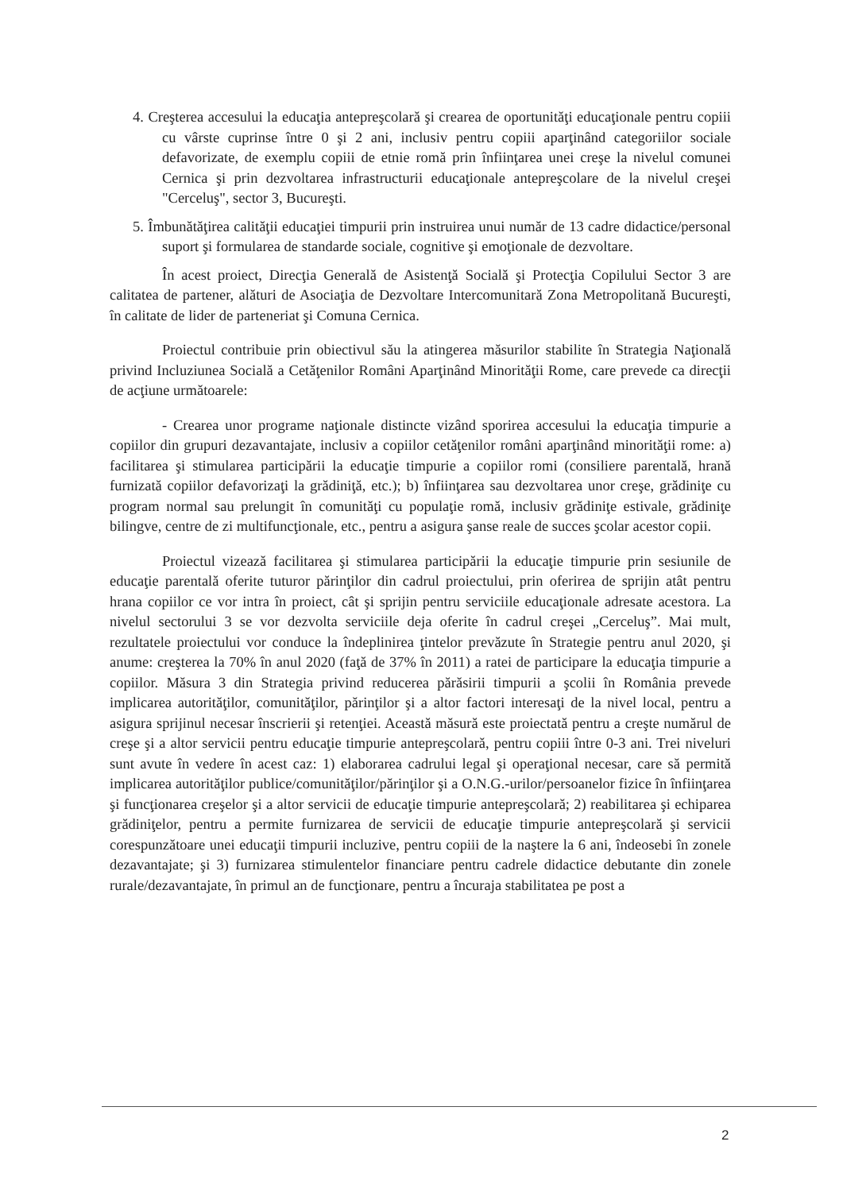4. Creşterea accesului la educaţia antepreşcolară şi crearea de oportunităţi educaţionale pentru copiii cu vârste cuprinse între 0 şi 2 ani, inclusiv pentru copiii aparţinând categoriilor sociale defavorizate, de exemplu copiii de etnie romă prin înfiinţarea unei creşe la nivelul comunei Cernica şi prin dezvoltarea infrastructurii educaţionale antepreşcolare de la nivelul creşei "Cerceluş", sector 3, Bucureşti.
5. Îmbunătăţirea calităţii educaţiei timpurii prin instruirea unui număr de 13 cadre didactice/personal suport şi formularea de standarde sociale, cognitive şi emoţionale de dezvoltare.
În acest proiect, Direcţia Generală de Asistenţă Socială şi Protecţia Copilului Sector 3 are calitatea de partener, alături de Asociaţia de Dezvoltare Intercomunitară Zona Metropolitană Bucureşti, în calitate de lider de parteneriat şi Comuna Cernica.
Proiectul contribuie prin obiectivul său la atingerea măsurilor stabilite în Strategia Naţională privind Incluziunea Socială a Cetăţenilor Români Aparţinând Minorităţii Rome, care prevede ca direcţii de acţiune următoarele:
- Crearea unor programe naţionale distincte vizând sporirea accesului la educaţia timpurie a copiilor din grupuri dezavantajate, inclusiv a copiilor cetăţenilor români aparţinând minorităţii rome: a) facilitarea şi stimularea participării la educaţie timpurie a copiilor romi (consiliere parentală, hrană furnizată copiilor defavorizaţi la grădiniţă, etc.); b) înfiinţarea sau dezvoltarea unor creşe, grădiniţe cu program normal sau prelungit în comunităţi cu populaţie romă, inclusiv grădiniţe estivale, grădiniţe bilingve, centre de zi multifuncţionale, etc., pentru a asigura şanse reale de succes şcolar acestor copii.
Proiectul vizează facilitarea şi stimularea participării la educaţie timpurie prin sesiunile de educaţie parentală oferite tuturor părinţilor din cadrul proiectului, prin oferirea de sprijin atât pentru hrana copiilor ce vor intra în proiect, cât şi sprijin pentru serviciile educaţionale adresate acestora. La nivelul sectorului 3 se vor dezvolta serviciile deja oferite în cadrul creşei „Cerceluş”. Mai mult, rezultatele proiectului vor conduce la îndeplinirea ţintelor prevăzute în Strategie pentru anul 2020, şi anume: creşterea la 70% în anul 2020 (faţă de 37% în 2011) a ratei de participare la educaţia timpurie a copiilor. Măsura 3 din Strategia privind reducerea părăsirii timpurii a şcolii în România prevede implicarea autorităţilor, comunităţilor, părinţilor şi a altor factori interesaţi de la nivel local, pentru a asigura sprijinul necesar înscrierii şi retenţiei. Această măsură este proiectată pentru a creşte numărul de creşe şi a altor servicii pentru educaţie timpurie antepreşcolară, pentru copiii între 0-3 ani. Trei niveluri sunt avute în vedere în acest caz: 1) elaborarea cadrului legal şi operaţional necesar, care să permită implicarea autorităţilor publice/comunităţilor/părinţilor şi a O.N.G.-urilor/persoanelor fizice în înfiinţarea şi funcţionarea creşelor şi a altor servicii de educaţie timpurie antepreşcolară; 2) reabilitarea şi echiparea grădiniţelor, pentru a permite furnizarea de servicii de educaţie timpurie antepreşcolară şi servicii corespunzătoare unei educaţii timpurii incluzive, pentru copiii de la naştere la 6 ani, îndeosebi în zonele dezavantajate; şi 3) furnizarea stimulentelor financiare pentru cadrele didactice debutante din zonele rurale/dezavantajate, în primul an de funcţionare, pentru a încuraja stabilitatea pe post a
2